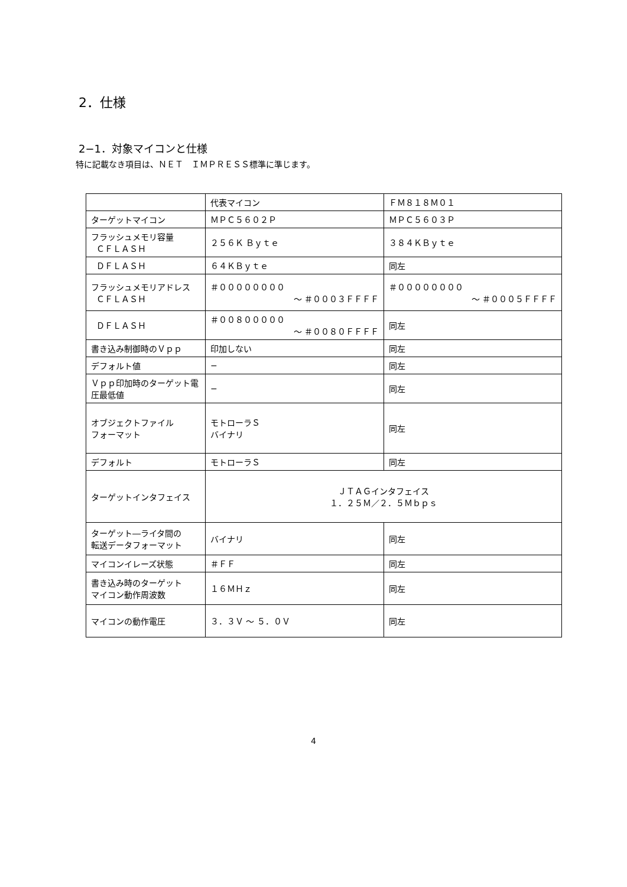2．仕様
2−1．対象マイコンと仕様
特に記載なき項目は、ＮＥＴ　ＩＭＰＲＥＳＳ標準に準じます。
| | 代表マイコン | ＦＭ８１８Ｍ０１ |
| ターゲットマイコン | ＭＰＣ５６０２Ｐ | ＭＰＣ５６０３Ｐ |
| フラッシュメモリ容量 ＣＦＬＡＳＨ | ２５６Ｋ Ｂｙｔｅ | ３８４ＫＢｙｔｅ |
| ＤＦＬＡＳＨ | ６４ＫＢｙｔｅ | 同左 |
| フラッシュメモリアドレス ＣＦＬＡＳＨ | ＃００００００００ 〜 ＃０００３ＦＦＦＦ | ＃００００００００ 〜 ＃０００５ＦＦＦＦ |
| ＤＦＬＡＳＨ | ＃００８０００００ 〜 ＃００８０ＦＦＦＦ | 同左 |
| 書き込み制御時のＶｐｐ | 印加しない | 同左 |
| デフォルト値 | − | 同左 |
| Ｖｐｐ印加時のターゲット電圧最低値 | − | 同左 |
| オブジェクトファイル フォーマット | モトローラＳ バイナリ | 同左 |
| デフォルト | モトローラＳ | 同左 |
| ターゲットインタフェイス | ＪＴＡＧインタフェイス １．２５Ｍ／２．５Ｍｂｐｓ | |
| ターゲット―ライタ間の 転送データフォーマット | バイナリ | 同左 |
| マイコンイレーズ状態 | ＃ＦＦ | 同左 |
| 書き込み時のターゲット マイコン動作周波数 | １６ＭＨｚ | 同左 |
| マイコンの動作電圧 | ３．３Ｖ 〜 ５．０Ｖ | 同左 |
4